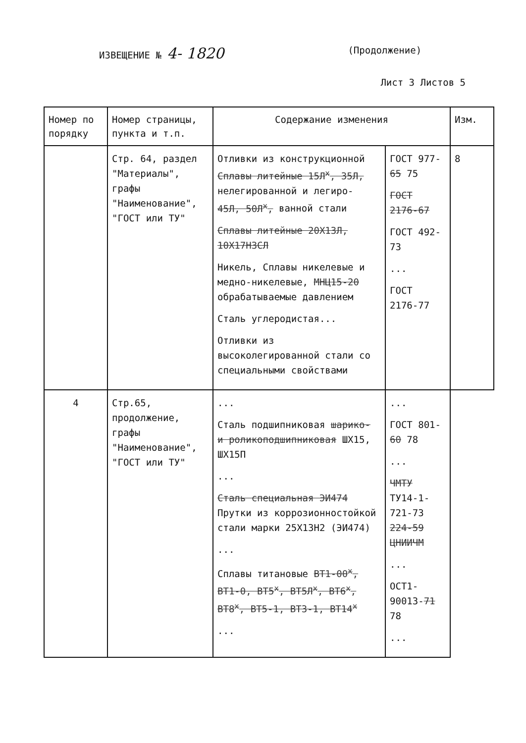ИЗВЕЩЕНИЕ № 4- 1820
(Продолжение)
Лист 3 Листов 5
| Номер по порядку | Номер страницы, пункта и т.п. | Содержание изменения | | Изм. |
| --- | --- | --- | --- | --- |
| | Стр. 64, раздел "Материалы", графы "Наименование", "ГОСТ или ТУ" | Отливки из конструкционной Сплавы литейные 15Л<sup>х</sup>, 35Л, нелегированной и легиро- 45Л, 50Л<sup>х</sup>, ванной стали Сплавы литейные 20Х13Л, 10Х17Н3СЛ Никель, Сплавы никелевые и медно-никелевые, МНЦ15-20 обрабатываемые давлением Сталь углеродистая... Отливки из высоколегированной стали со специальными свойствами | ГОСТ 977- 65 75 ГОСТ 2176-67 ГОСТ 492-73 ... ГОСТ 2176-77 | 8 |
| 4 | Стр.65, продолжение, графы "Наименование", "ГОСТ или ТУ" | ... Сталь подшипниковая шарико- и роликоподшипниковая ШХ15, ШХ15П ... Сталь специальная ЭИ474 Прутки из коррозионностойкой стали марки 25Х13Н2 (ЭИ474) ... Сплавы титановые ВТ1-00<sup>х</sup>, ВТ1-0, ВТ5<sup>х</sup>, ВТ5Л<sup>х</sup>, ВТ6<sup>х</sup>, ВТ8<sup>х</sup>, ВТ5-1, ВТ3-1, ВТ14<sup>х</sup> ... | ... ГОСТ 801- 60 78 ... ЧМТУ ТУ14-1-721-73 224-59 ЦНИИЧМ ... ОСТ1-90013- 71 78 ... | |